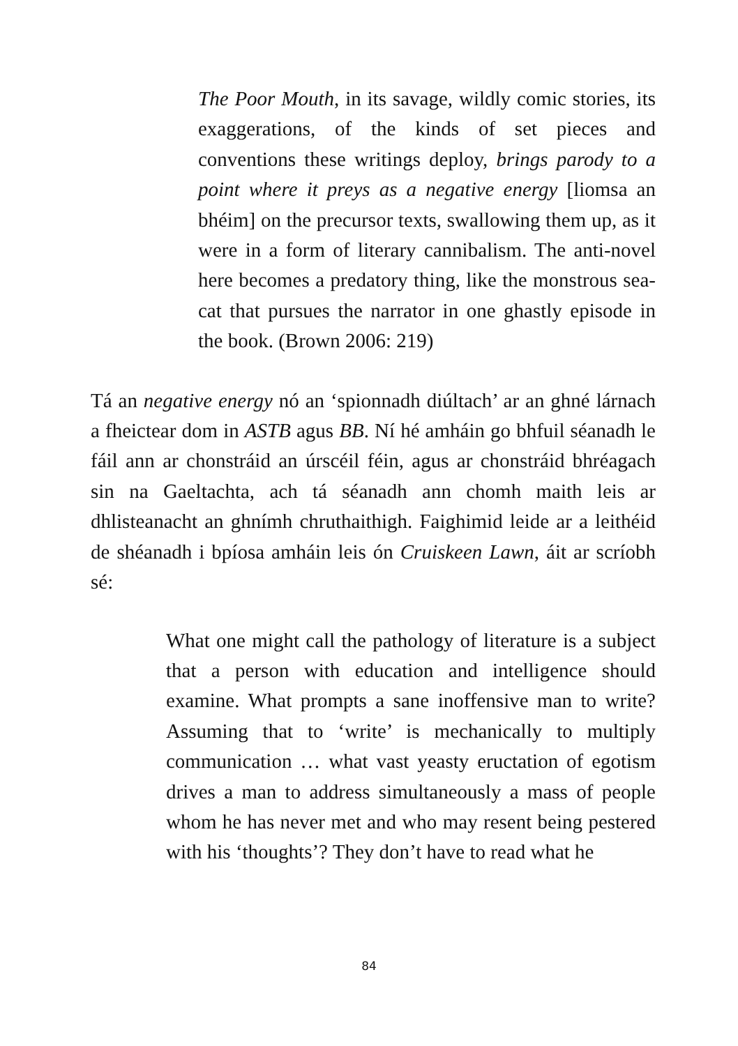The Poor Mouth, in its savage, wildly comic stories, its exaggerations, of the kinds of set pieces and conventions these writings deploy, brings parody to a point where it preys as a negative energy [liomsa an bhéim] on the precursor texts, swallowing them up, as it were in a form of literary cannibalism. The anti-novel here becomes a predatory thing, like the monstrous sea-cat that pursues the narrator in one ghastly episode in the book. (Brown 2006: 219)
Tá an negative energy nó an ‘spionnadh diúltach’ ar an ghné lárnach a fheictear dom in ASTB agus BB. Ní hé amháin go bhfuil séanadh le fáil ann ar chonstráid an úrscéil féin, agus ar chonstráid bhréagach sin na Gaeltachta, ach tá séanadh ann chomh maith leis ar dhlisteanacht an ghnímh chruthaithigh. Faighimid leide ar a leithéid de shéanadh i bpíosa amháin leis ón Cruiskeen Lawn, áit ar scríobh sé:
What one might call the pathology of literature is a subject that a person with education and intelligence should examine. What prompts a sane inoffensive man to write? Assuming that to ‘write’ is mechanically to multiply communication … what vast yeasty eructation of egotism drives a man to address simultaneously a mass of people whom he has never met and who may resent being pestered with his ‘thoughts’? They don’t have to read what he
84